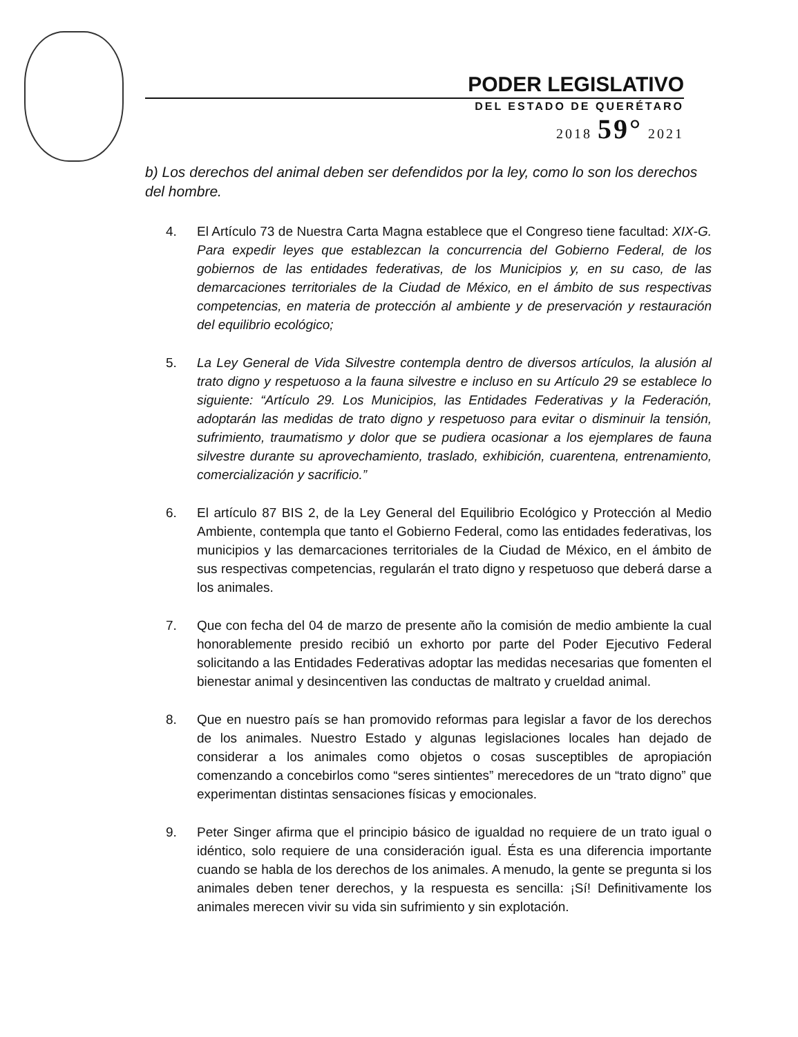PODER LEGISLATIVO
DEL ESTADO DE QUERÉTARO
2018 59° 2021
b) Los derechos del animal deben ser defendidos por la ley, como lo son los derechos del hombre.
4. El Artículo 73 de Nuestra Carta Magna establece que el Congreso tiene facultad: XIX-G. Para expedir leyes que establezcan la concurrencia del Gobierno Federal, de los gobiernos de las entidades federativas, de los Municipios y, en su caso, de las demarcaciones territoriales de la Ciudad de México, en el ámbito de sus respectivas competencias, en materia de protección al ambiente y de preservación y restauración del equilibrio ecológico;
5. La Ley General de Vida Silvestre contempla dentro de diversos artículos, la alusión al trato digno y respetuoso a la fauna silvestre e incluso en su Artículo 29 se establece lo siguiente: “Artículo 29. Los Municipios, las Entidades Federativas y la Federación, adoptarán las medidas de trato digno y respetuoso para evitar o disminuir la tensión, sufrimiento, traumatismo y dolor que se pudiera ocasionar a los ejemplares de fauna silvestre durante su aprovechamiento, traslado, exhibición, cuarentena, entrenamiento, comercialización y sacrificio.”
6. El artículo 87 BIS 2, de la Ley General del Equilibrio Ecológico y Protección al Medio Ambiente, contempla que tanto el Gobierno Federal, como las entidades federativas, los municipios y las demarcaciones territoriales de la Ciudad de México, en el ámbito de sus respectivas competencias, regularán el trato digno y respetuoso que deberá darse a los animales.
7. Que con fecha del 04 de marzo de presente año la comisión de medio ambiente la cual honorablemente presido recibió un exhorto por parte del Poder Ejecutivo Federal solicitando a las Entidades Federativas adoptar las medidas necesarias que fomenten el bienestar animal y desincentiven las conductas de maltrato y crueldad animal.
8. Que en nuestro país se han promovido reformas para legislar a favor de los derechos de los animales. Nuestro Estado y algunas legislaciones locales han dejado de considerar a los animales como objetos o cosas susceptibles de apropiación comenzando a concebirlos como “seres sintientes” merecedores de un “trato digno” que experimentan distintas sensaciones físicas y emocionales.
9. Peter Singer afirma que el principio básico de igualdad no requiere de un trato igual o idéntico, solo requiere de una consideración igual. Ésta es una diferencia importante cuando se habla de los derechos de los animales. A menudo, la gente se pregunta si los animales deben tener derechos, y la respuesta es sencilla: ¡Sí! Definitivamente los animales merecen vivir su vida sin sufrimiento y sin explotación.